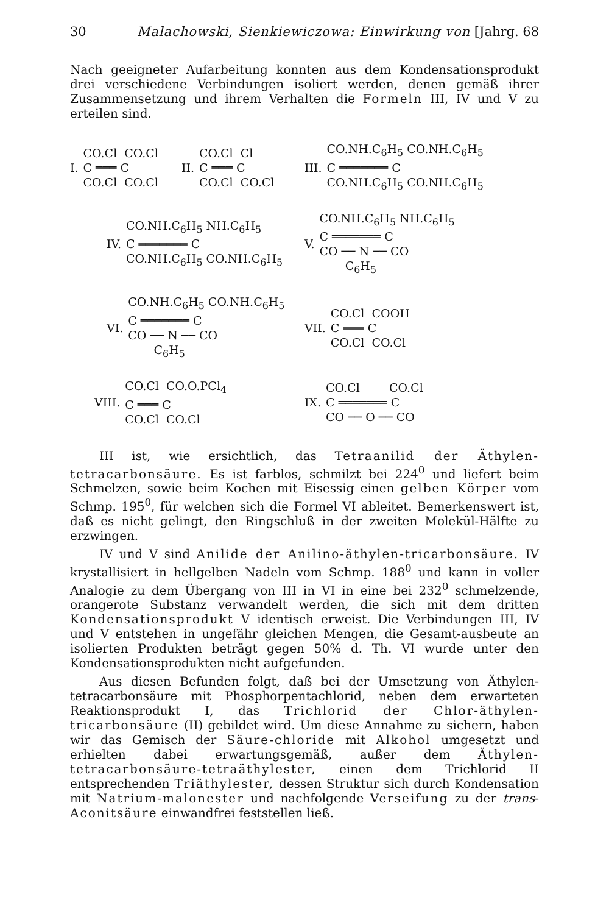30 Malachowski, Sienkiewiczowa: Einwirkung von [Jahrg. 68
Nach geeigneter Aufarbeitung konnten aus dem Kondensationsprodukt drei verschiedene Verbindungen isoliert werden, denen gemäß ihrer Zusammensetzung und ihrem Verhalten die Formeln III, IV und V zu erteilen sind.
I.
CO.Cl CO.Cl
C ═══ C
CO.Cl CO.Cl
II.
CO.Cl Cl
C ═══ C
CO.Cl CO.Cl
III.
CO.NH.C<sub>6</sub>H<sub>5</sub> CO.NH.C<sub>6</sub>H<sub>5</sub>
C ═══════ C
CO.NH.C<sub>6</sub>H<sub>5</sub> CO.NH.C<sub>6</sub>H<sub>5</sub>
IV.
CO.NH.C<sub>6</sub>H<sub>5</sub> NH.C<sub>6</sub>H<sub>5</sub>
C ═══════ C
CO.NH.C<sub>6</sub>H<sub>5</sub> CO.NH.C<sub>6</sub>H<sub>5</sub>
V.
CO.NH.C<sub>6</sub>H<sub>5</sub> NH.C<sub>6</sub>H<sub>5</sub>
C ═══════ C
CO ── N ── CO
C<sub>6</sub>H<sub>5</sub>
VI.
CO.NH.C<sub>6</sub>H<sub>5</sub> CO.NH.C<sub>6</sub>H<sub>5</sub>
C ═══════ C
CO ── N ── CO
C<sub>6</sub>H<sub>5</sub>
VII.
CO.Cl COOH
C ═══ C
CO.Cl CO.Cl
VIII.
CO.Cl CO.O.PCl<sub>4</sub>
C ═══ C
CO.Cl CO.Cl
IX.
CO.Cl CO.Cl
C ═══════ C
CO ── O ── CO
III ist, wie ersichtlich, das Tetraanilid der Äthylen-tetracarbonsäure. Es ist farblos, schmilzt bei 224<sup>0</sup> und liefert beim Schmelzen, sowie beim Kochen mit Eisessig einen gelben Körper vom Schmp. 195<sup>0</sup>, für welchen sich die Formel VI ableitet. Bemerkenswert ist, daß es nicht gelingt, den Ringschluß in der zweiten Molekül-Hälfte zu erzwingen.
IV und V sind Anilide der Anilino-äthylen-tricarbonsäure. IV krystallisiert in hellgelben Nadeln vom Schmp. 188<sup>0</sup> und kann in voller Analogie zu dem Übergang von III in VI in eine bei 232<sup>0</sup> schmelzende, orangerote Substanz verwandelt werden, die sich mit dem dritten Kondensationsprodukt V identisch erweist. Die Verbindungen III, IV und V entstehen in ungefähr gleichen Mengen, die Gesamt-ausbeute an isolierten Produkten beträgt gegen 50% d. Th. VI wurde unter den Kondensationsprodukten nicht aufgefunden.
Aus diesen Befunden folgt, daß bei der Umsetzung von Äthylen-tetracarbonsäure mit Phosphorpentachlorid, neben dem erwarteten Reaktionsprodukt I, das Trichlorid der Chlor-äthylen-tricarbonsäure (II) gebildet wird. Um diese Annahme zu sichern, haben wir das Gemisch der Säure-chloride mit Alkohol umgesetzt und erhielten dabei erwartungsgemäß, außer dem Äthylen-tetracarbonsäure-tetraäthylester, einen dem Trichlorid II entsprechenden Triäthylester, dessen Struktur sich durch Kondensation mit Natrium-malonester und nachfolgende Verseifung zu der trans-Aconitsäure einwandfrei feststellen ließ.